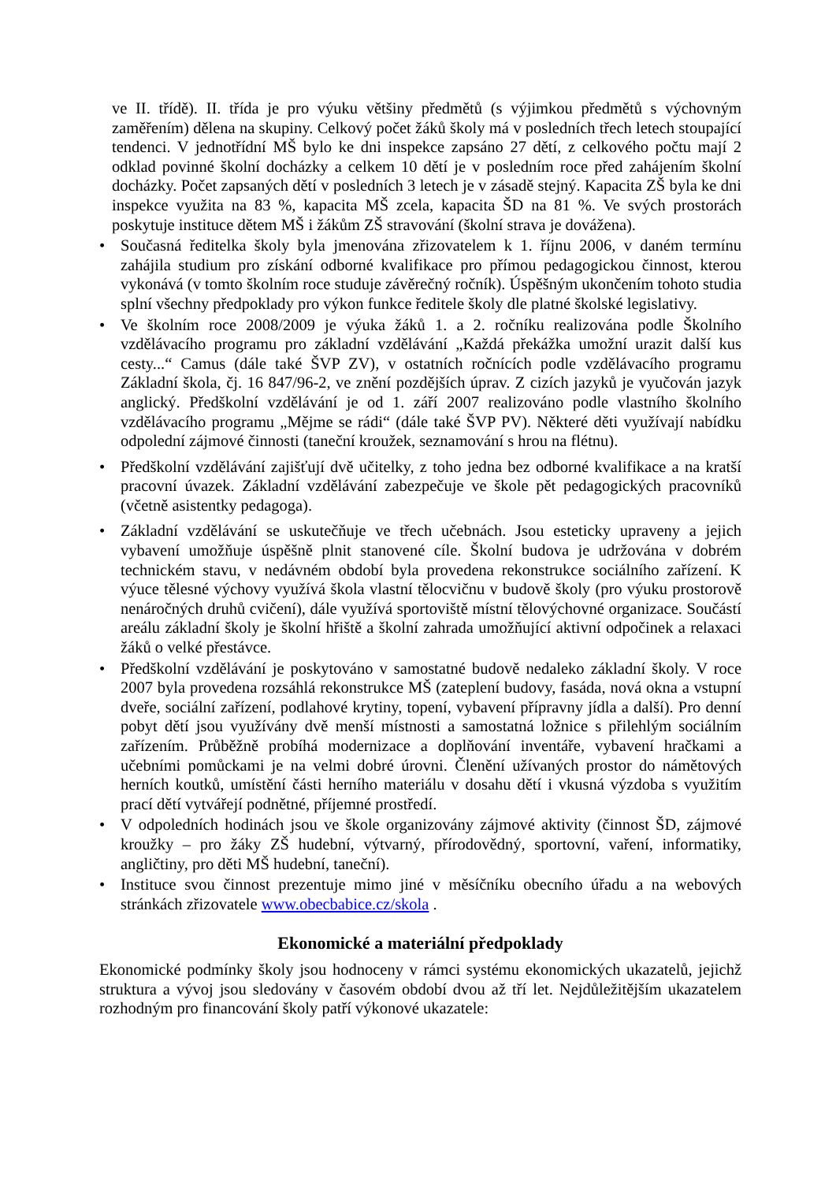ve II. třídě). II. třída je pro výuku většiny předmětů (s výjimkou předmětů s výchovným zaměřením) dělena na skupiny. Celkový počet žáků školy má v posledních třech letech stoupající tendenci. V jednotřídní MŠ bylo ke dni inspekce zapsáno 27 dětí, z celkového počtu mají 2 odklad povinné školní docházky a celkem 10 dětí je v posledním roce před zahájením školní docházky. Počet zapsaných dětí v posledních 3 letech je v zásadě stejný. Kapacita ZŠ byla ke dni inspekce využita na 83 %, kapacita MŠ zcela, kapacita ŠD na 81 %. Ve svých prostorách poskytuje instituce dětem MŠ i žákům ZŠ stravování (školní strava je dovážena).
• Současná ředitelka školy byla jmenována zřizovatelem k 1. říjnu 2006, v daném termínu zahájila studium pro získání odborné kvalifikace pro přímou pedagogickou činnost, kterou vykonává (v tomto školním roce studuje závěrečný ročník). Úspěšným ukončením tohoto studia splní všechny předpoklady pro výkon funkce ředitele školy dle platné školské legislativy.
• Ve školním roce 2008/2009 je výuka žáků 1. a 2. ročníku realizována podle Školního vzdělávacího programu pro základní vzdělávání „Každá překážka umožní urazit další kus cesty...“ Camus (dále také ŠVP ZV), v ostatních ročnících podle vzdělávacího programu Základní škola, čj. 16 847/96-2, ve znění pozdějších úprav. Z cizích jazyků je vyučován jazyk anglický. Předškolní vzdělávání je od 1. září 2007 realizováno podle vlastního školního vzdělávacího programu „Mějme se rádi“ (dále také ŠVP PV). Některé děti využívají nabídku odpolední zájmové činnosti (taneční kroužek, seznamování s hrou na flétnu).
• Předškolní vzdělávání zajišťují dvě učitelky, z toho jedna bez odborné kvalifikace a na kratší pracovní úvazek. Základní vzdělávání zabezpečuje ve škole pět pedagogických pracovníků (včetně asistentky pedagoga).
• Základní vzdělávání se uskutečňuje ve třech učebnách. Jsou esteticky upraveny a jejich vybavení umožňuje úspěšně plnit stanovené cíle. Školní budova je udržována v dobrém technickém stavu, v nedávném období byla provedena rekonstrukce sociálního zařízení. K výuce tělesné výchovy využívá škola vlastní tělocvičnu v budově školy (pro výuku prostorově nenáročných druhů cvičení), dále využívá sportoviště místní tělovýchovné organizace. Součástí areálu základní školy je školní hřiště a školní zahrada umožňující aktivní odpočinek a relaxaci žáků o velké přestávce.
• Předškolní vzdělávání je poskytováno v samostatné budově nedaleko základní školy. V roce 2007 byla provedena rozsáhlá rekonstrukce MŠ (zateplení budovy, fasáda, nová okna a vstupní dveře, sociální zařízení, podlahové krytiny, topení, vybavení přípravny jídla a další). Pro denní pobyt dětí jsou využívány dvě menší místnosti a samostatná ložnice s přilehlým sociálním zařízením. Průběžně probíhá modernizace a doplňování inventáře, vybavení hračkami a učebními pomůckami je na velmi dobré úrovni. Členění užívaných prostor do námětových herních koutků, umístění části herního materiálu v dosahu dětí i vkusná výzdoba s využitím prací dětí vytvářejí podnětné, příjemné prostředí.
• V odpoledních hodinách jsou ve škole organizovány zájmové aktivity (činnost ŠD, zájmové kroužky – pro žáky ZŠ hudební, výtvarný, přírodovědný, sportovní, vaření, informatiky, angličtiny, pro děti MŠ hudební, taneční).
• Instituce svou činnost prezentuje mimo jiné v měsíčníku obecního úřadu a na webových stránkách zřizovatele www.obecbabice.cz/skola .
Ekonomické a materiální předpoklady
Ekonomické podmínky školy jsou hodnoceny v rámci systému ekonomických ukazatelů, jejichž struktura a vývoj jsou sledovány v časovém období dvou až tří let. Nejdůležitějším ukazatelem rozhodným pro financování školy patří výkonové ukazatele: